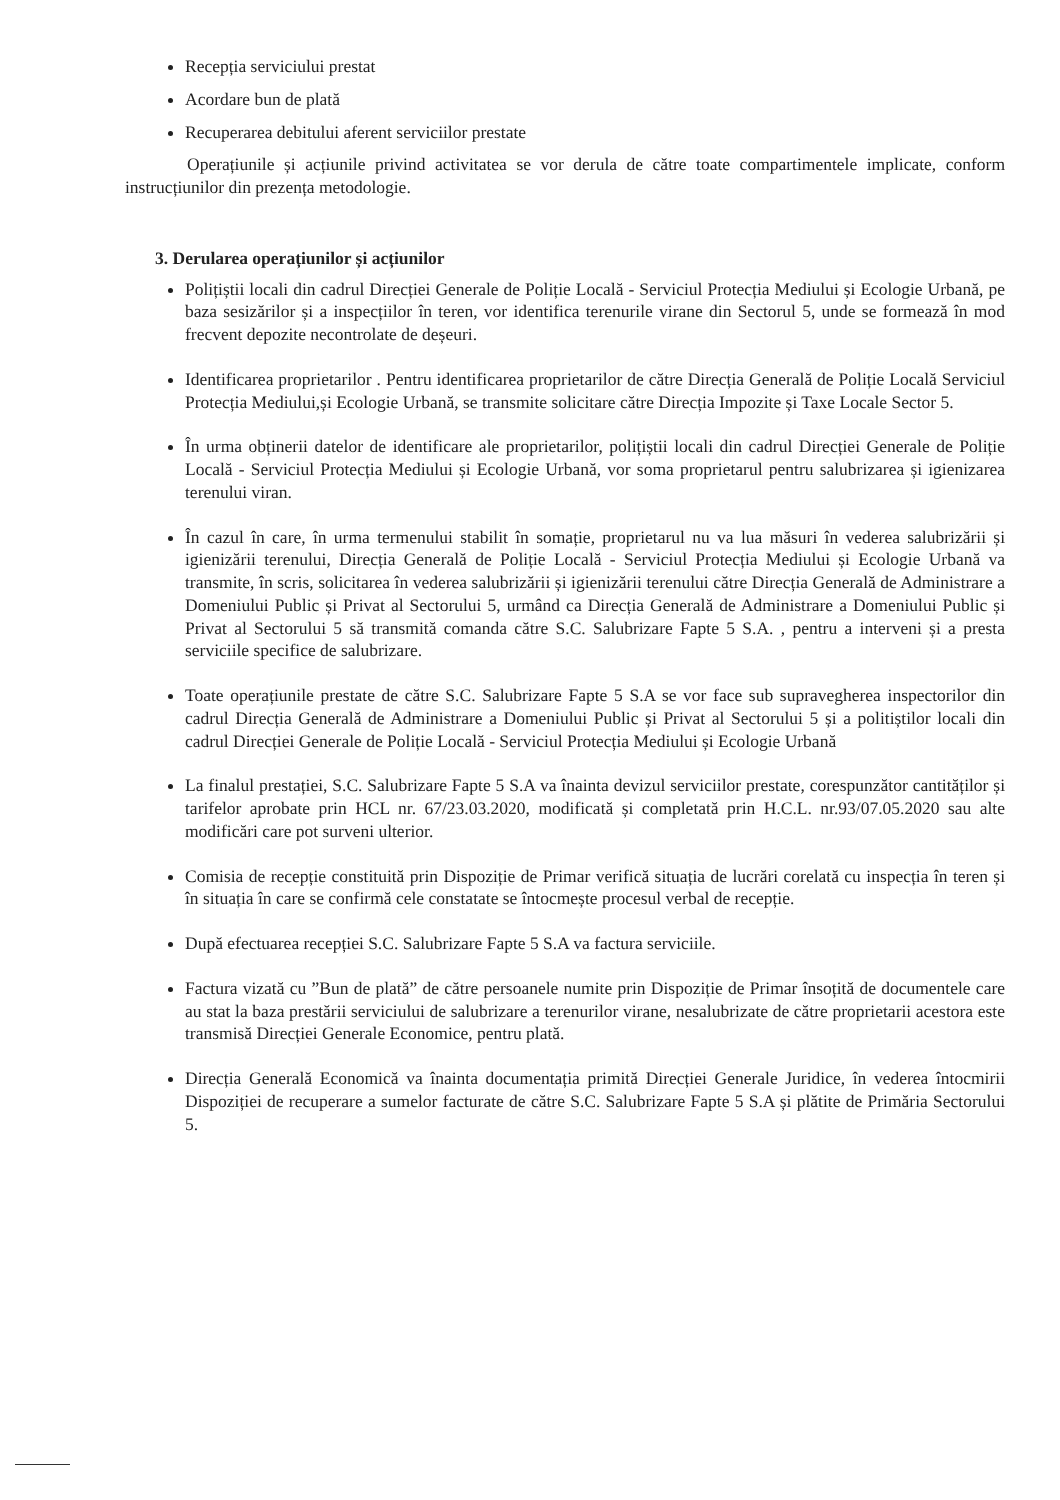Recepția serviciului prestat
Acordare bun de plată
Recuperarea debitului aferent serviciilor prestate
Operațiunile și acțiunile privind activitatea se vor derula de către toate compartimentele implicate, conform instrucțiunilor din prezența metodologie.
3. Derularea operațiunilor și acțiunilor
Polițiștii locali din cadrul Direcției Generale de Poliție Locală - Serviciul Protecția Mediului și Ecologie Urbană, pe baza sesizărilor și a inspecțiilor în teren, vor identifica terenurile virane din Sectorul 5, unde se formează în mod frecvent depozite necontrolate de deșeuri.
Identificarea proprietarilor . Pentru identificarea proprietarilor de către Direcția Generală de Poliție Locală Serviciul Protecția Mediului,și Ecologie Urbană, se transmite solicitare către Direcția Impozite și Taxe Locale Sector 5.
În urma obținerii datelor de identificare ale proprietarilor, polițiștii locali din cadrul Direcției Generale de Poliție Locală - Serviciul Protecția Mediului și Ecologie Urbană, vor soma proprietarul pentru salubrizarea și igienizarea terenului viran.
În cazul în care, în urma termenului stabilit în somație, proprietarul nu va lua măsuri în vederea salubrizării și igienizării terenului, Direcția Generală de Poliție Locală - Serviciul Protecția Mediului și Ecologie Urbană va transmite, în scris, solicitarea în vederea salubrizării și igienizării terenului către Direcția Generală de Administrare a Domeniului Public și Privat al Sectorului 5, urmând ca Direcția Generală de Administrare a Domeniului Public și Privat al Sectorului 5 să transmită comanda către S.C. Salubrizare Fapte 5 S.A. , pentru a interveni și a presta serviciile specifice de salubrizare.
Toate operațiunile prestate de către S.C. Salubrizare Fapte 5 S.A se vor face sub supravegherea inspectorilor din cadrul Direcția Generală de Administrare a Domeniului Public și Privat al Sectorului 5 și a politiștilor locali din cadrul Direcției Generale de Poliție Locală - Serviciul Protecția Mediului și Ecologie Urbană
La finalul prestației, S.C. Salubrizare Fapte 5 S.A va înainta devizul serviciilor prestate, corespunzător cantităților și tarifelor aprobate prin HCL nr. 67/23.03.2020, modificată și completată prin H.C.L. nr.93/07.05.2020 sau alte modificări care pot surveni ulterior.
Comisia de recepție constituită prin Dispoziție de Primar verifică situația de lucrări corelată cu inspecția în teren și în situația în care se confirmă cele constatate se întocmește procesul verbal de recepție.
După efectuarea recepției S.C. Salubrizare Fapte 5 S.A va factura serviciile.
Factura vizată cu ”Bun de plată” de către persoanele numite prin Dispoziție de Primar însoțită de documentele care au stat la baza prestării serviciului de salubrizare a terenurilor virane, nesalubrizate de către proprietarii acestora este transmisă Direcției Generale Economice, pentru plată.
Direcția Generală Economică va înainta documentația primită Direcției Generale Juridice, în vederea întocmirii Dispoziției de recuperare a sumelor facturate de către S.C. Salubrizare Fapte 5 S.A și plătite de Primăria Sectorului 5.